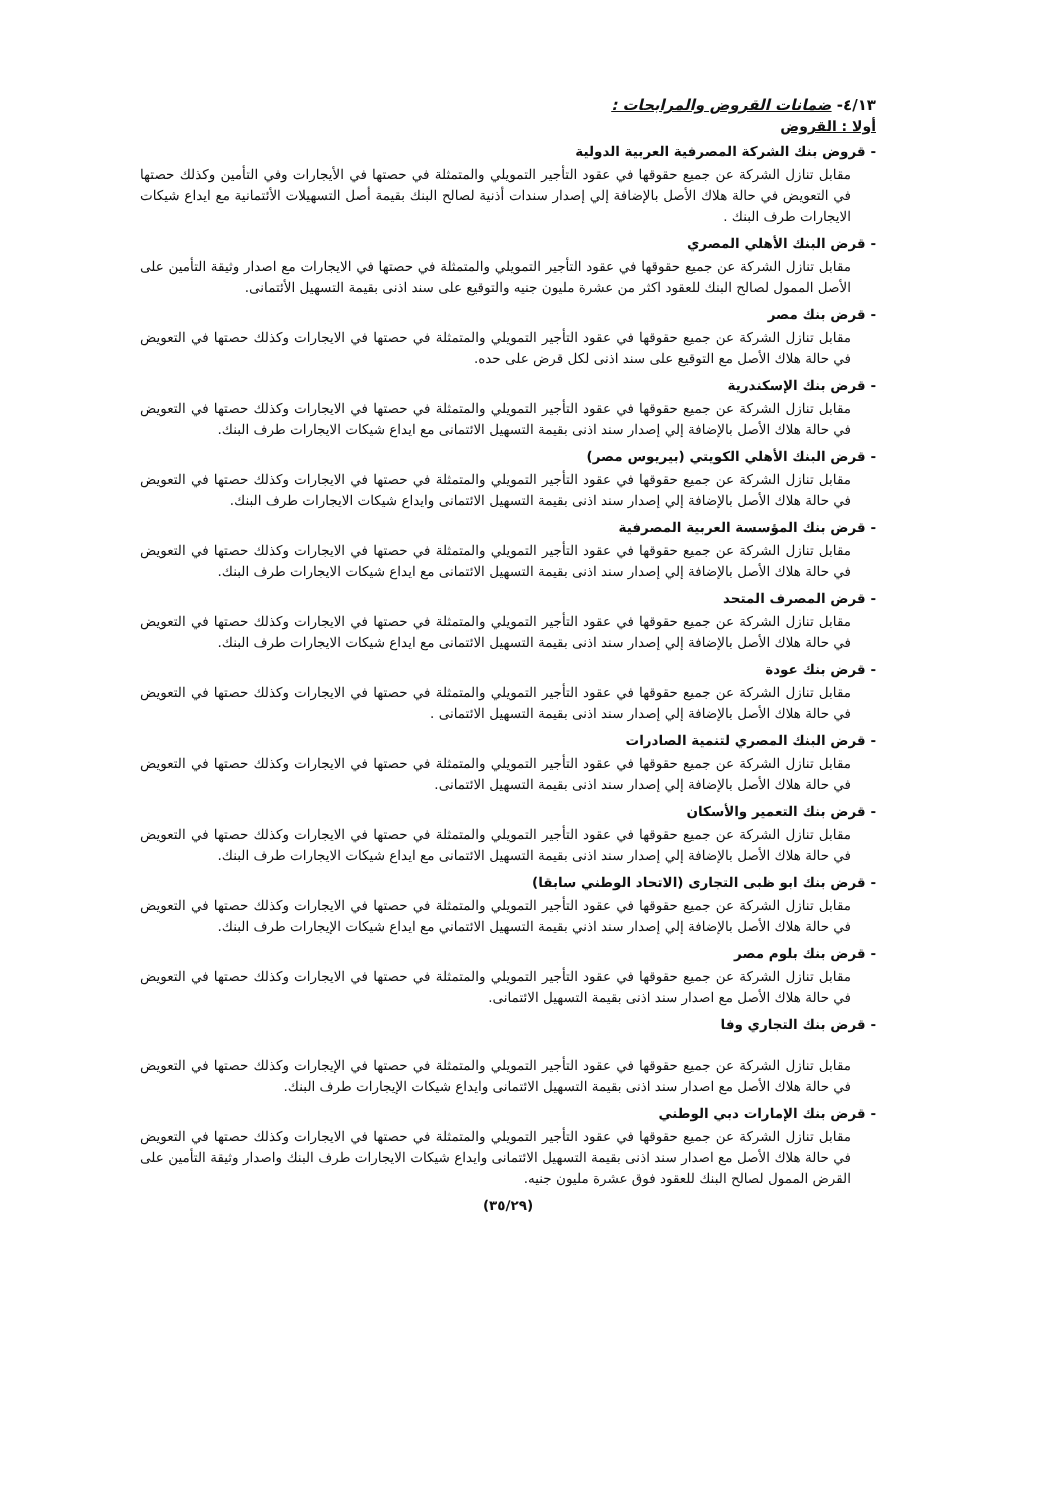٤/١٣- ضمانات القروض والمرابحات :
أولا : القروض
- قروض بنك الشركة المصرفية العربية الدولية
مقابل تنازل الشركة عن جميع حقوقها في عقود التأجير التمويلي والمتمثلة في حصتها في الأيجارات وفي التأمين وكذلك حصتها في التعويض في حالة هلاك الأصل بالإضافة إلي إصدار سندات أذنية لصالح البنك بقيمة أصل التسهيلات الأئتمانية مع ايداع شيكات الايجارات طرف البنك .
- قرض البنك الأهلي المصري
مقابل تنازل الشركة عن جميع حقوقها في عقود التأجير التمويلي والمتمثلة في حصتها في الايجارات مع اصدار وثيقة التأمين على الأصل الممول لصالح البنك للعقود اكثر من عشرة مليون جنيه والتوقيع على سند اذنى بقيمة التسهيل الأئتمانى.
- قرض بنك مصر
مقابل تنازل الشركة عن جميع حقوقها في عقود التأجير التمويلي والمتمثلة في حصتها في الايجارات وكذلك حصتها في التعويض في حالة هلاك الأصل مع التوقيع على سند اذنى لكل قرض على حده.
- قرض بنك الإسكندرية
مقابل تنازل الشركة عن جميع حقوقها في عقود التأجير التمويلي والمتمثلة في حصتها في الايجارات وكذلك حصتها في التعويض في حالة هلاك الأصل بالإضافة إلي إصدار سند اذنى بقيمة التسهيل الائتمانى مع ايداع شيكات الايجارات طرف البنك.
- قرض البنك الأهلي الكويتي (بيريوس مصر)
مقابل تنازل الشركة عن جميع حقوقها في عقود التأجير التمويلي والمتمثلة في حصتها في الايجارات وكذلك حصتها في التعويض في حالة هلاك الأصل بالإضافة إلي إصدار سند اذنى بقيمة التسهيل الائتمانى وايداع شيكات الايجارات طرف البنك.
- قرض بنك المؤسسة العربية المصرفية
مقابل تنازل الشركة عن جميع حقوقها في عقود التأجير التمويلي والمتمثلة في حصتها في الايجارات وكذلك حصتها في التعويض في حالة هلاك الأصل بالإضافة إلي إصدار سند اذنى بقيمة التسهيل الائتمانى مع ايداع شيكات الايجارات طرف البنك.
- قرض المصرف المتحد
مقابل تنازل الشركة عن جميع حقوقها في عقود التأجير التمويلي والمتمثلة في حصتها في الايجارات وكذلك حصتها في التعويض في حالة هلاك الأصل بالإضافة إلي إصدار سند اذنى بقيمة التسهيل الائتمانى مع ايداع شيكات الايجارات طرف البنك.
- قرض بنك عودة
مقابل تنازل الشركة عن جميع حقوقها في عقود التأجير التمويلي والمتمثلة في حصتها في الايجارات وكذلك حصتها في التعويض في حالة هلاك الأصل بالإضافة إلي إصدار سند اذنى بقيمة التسهيل الائتمانى .
- قرض البنك المصري لتنمية الصادرات
مقابل تنازل الشركة عن جميع حقوقها في عقود التأجير التمويلي والمتمثلة في حصتها في الايجارات وكذلك حصتها في التعويض في حالة هلاك الأصل بالإضافة إلي إصدار سند اذنى بقيمة التسهيل الائتمانى.
- قرض بنك التعمير والأسكان
مقابل تنازل الشركة عن جميع حقوقها في عقود التأجير التمويلي والمتمثلة في حصتها في الايجارات وكذلك حصتها في التعويض في حالة هلاك الأصل بالإضافة إلي إصدار سند اذنى بقيمة التسهيل الائتمانى مع ايداع شيكات الايجارات طرف البنك.
- قرض بنك ابو ظبى التجارى (الاتحاد الوطني سابقا)
مقابل تنازل الشركة عن جميع حقوقها في عقود التأجير التمويلي والمتمثلة في حصتها في الايجارات وكذلك حصتها في التعويض في حالة هلاك الأصل بالإضافة إلي إصدار سند اذني بقيمة التسهيل الائتماني مع ايداع شيكات الإيجارات طرف البنك.
- قرض بنك بلوم مصر
مقابل تنازل الشركة عن جميع حقوقها في عقود التأجير التمويلي والمتمثلة في حصتها في الايجارات وكذلك حصتها في التعويض في حالة هلاك الأصل مع اصدار سند اذنى بقيمة التسهيل الائتمانى.
- قرض بنك التجاري وفا
مقابل تنازل الشركة عن جميع حقوقها في عقود التأجير التمويلي والمتمثلة في حصتها في الإيجارات وكذلك حصتها في التعويض في حالة هلاك الأصل مع اصدار سند اذنى بقيمة التسهيل الائتمانى وايداع شيكات الإيجارات طرف البنك.
- قرض بنك الإمارات دبي الوطني
مقابل تنازل الشركة عن جميع حقوقها في عقود التأجير التمويلي والمتمثلة في حصتها في الايجارات وكذلك حصتها في التعويض في حالة هلاك الأصل مع اصدار سند اذنى بقيمة التسهيل الائتمانى وايداع شيكات الايجارات طرف البنك واصدار وثيقة التأمين على القرض الممول لصالح البنك للعقود فوق عشرة مليون جنيه.
(٣٥/٢٩)